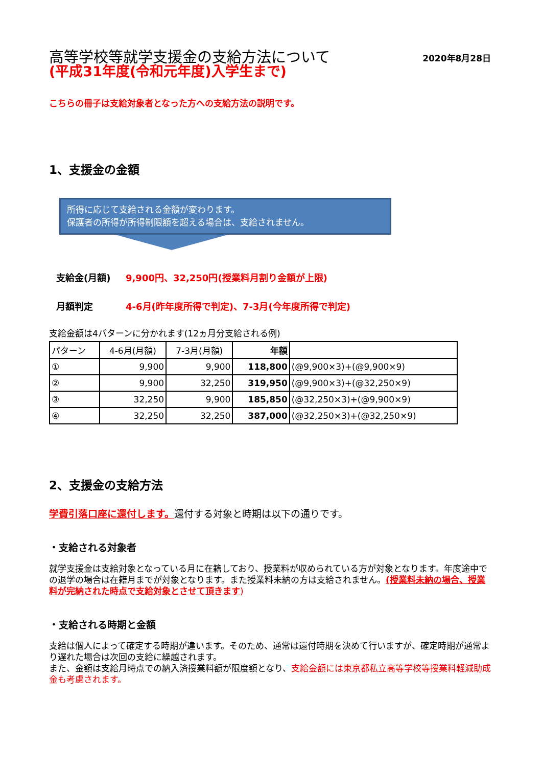2020年8月28日
高等学校等就学支援金の支給方法について
(平成31年度(令和元年度)入学生まで)
こちらの冊子は支給対象者となった方への支給方法の説明です。
1、支援金の金額
所得に応じて支給される金額が変わります。
保護者の所得が所得制限額を超える場合は、支給されません。
支給金(月額) 9,900円、32,250円(授業料月割り金額が上限)
月額判定 4-6月(昨年度所得で判定)、7-3月(今年度所得で判定)
支給金額は4パターンに分かれます(12ヵ月分支給される例)
| パターン | 4-6月(月額) | 7-3月(月額) | 年額 | |
| --- | --- | --- | --- | --- |
| ① | 9,900 | 9,900 | 118,800 | (@9,900×3)+(@9,900×9) |
| ② | 9,900 | 32,250 | 319,950 | (@9,900×3)+(@32,250×9) |
| ③ | 32,250 | 9,900 | 185,850 | (@32,250×3)+(@9,900×9) |
| ④ | 32,250 | 32,250 | 387,000 | (@32,250×3)+(@32,250×9) |
2、支援金の支給方法
学費引落口座に還付します。還付する対象と時期は以下の通りです。
・支給される対象者
就学支援金は支給対象となっている月に在籍しており、授業料が収められている方が対象となります。年度途中での退学の場合は在籍月までが対象となります。また授業料未納の方は支給されません。(授業料未納の場合、授業料が完納された時点で支給対象とさせて頂きます)
・支給される時期と金額
支給は個人によって確定する時期が違います。そのため、通常は還付時期を決めて行いますが、確定時期が通常より遅れた場合は次回の支給に繰越されます。
また、金額は支給月時点での納入済授業料額が限度額となり、支給金額には東京都私立高等学校等授業料軽減助成金も考慮されます。